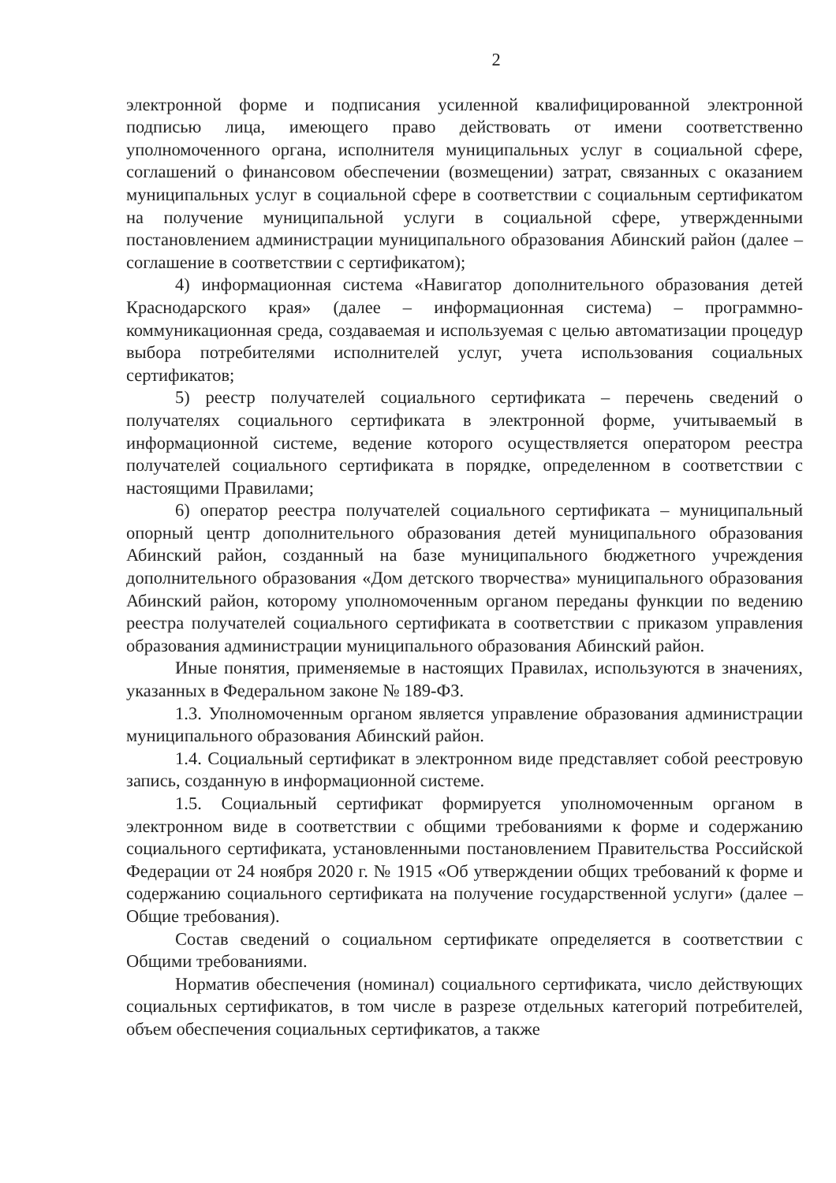2
электронной форме и подписания усиленной квалифицированной электронной подписью лица, имеющего право действовать от имени соответственно уполномоченного органа, исполнителя муниципальных услуг в социальной сфере, соглашений о финансовом обеспечении (возмещении) затрат, связанных с оказанием муниципальных услуг в социальной сфере в соответствии с социальным сертификатом на получение муниципальной услуги в социальной сфере, утвержденными постановлением администрации муниципального образования Абинский район (далее – соглашение в соответствии с сертификатом);
4) информационная система «Навигатор дополнительного образования детей Краснодарского края» (далее – информационная система) – программно-коммуникационная среда, создаваемая и используемая с целью автоматизации процедур выбора потребителями исполнителей услуг, учета использования социальных сертификатов;
5) реестр получателей социального сертификата – перечень сведений о получателях социального сертификата в электронной форме, учитываемый в информационной системе, ведение которого осуществляется оператором реестра получателей социального сертификата в порядке, определенном в соответствии с настоящими Правилами;
6) оператор реестра получателей социального сертификата – муниципальный опорный центр дополнительного образования детей муниципального образования Абинский район, созданный на базе муниципального бюджетного учреждения дополнительного образования «Дом детского творчества» муниципального образования Абинский район, которому уполномоченным органом переданы функции по ведению реестра получателей социального сертификата в соответствии с приказом управления образования администрации муниципального образования Абинский район.
Иные понятия, применяемые в настоящих Правилах, используются в значениях, указанных в Федеральном законе № 189-ФЗ.
1.3. Уполномоченным органом является управление образования администрации муниципального образования Абинский район.
1.4. Социальный сертификат в электронном виде представляет собой реестровую запись, созданную в информационной системе.
1.5. Социальный сертификат формируется уполномоченным органом в электронном виде в соответствии с общими требованиями к форме и содержанию социального сертификата, установленными постановлением Правительства Российской Федерации от 24 ноября 2020 г. № 1915 «Об утверждении общих требований к форме и содержанию социального сертификата на получение государственной услуги» (далее – Общие требования).
Состав сведений о социальном сертификате определяется в соответствии с Общими требованиями.
Норматив обеспечения (номинал) социального сертификата, число действующих социальных сертификатов, в том числе в разрезе отдельных категорий потребителей, объем обеспечения социальных сертификатов, а также